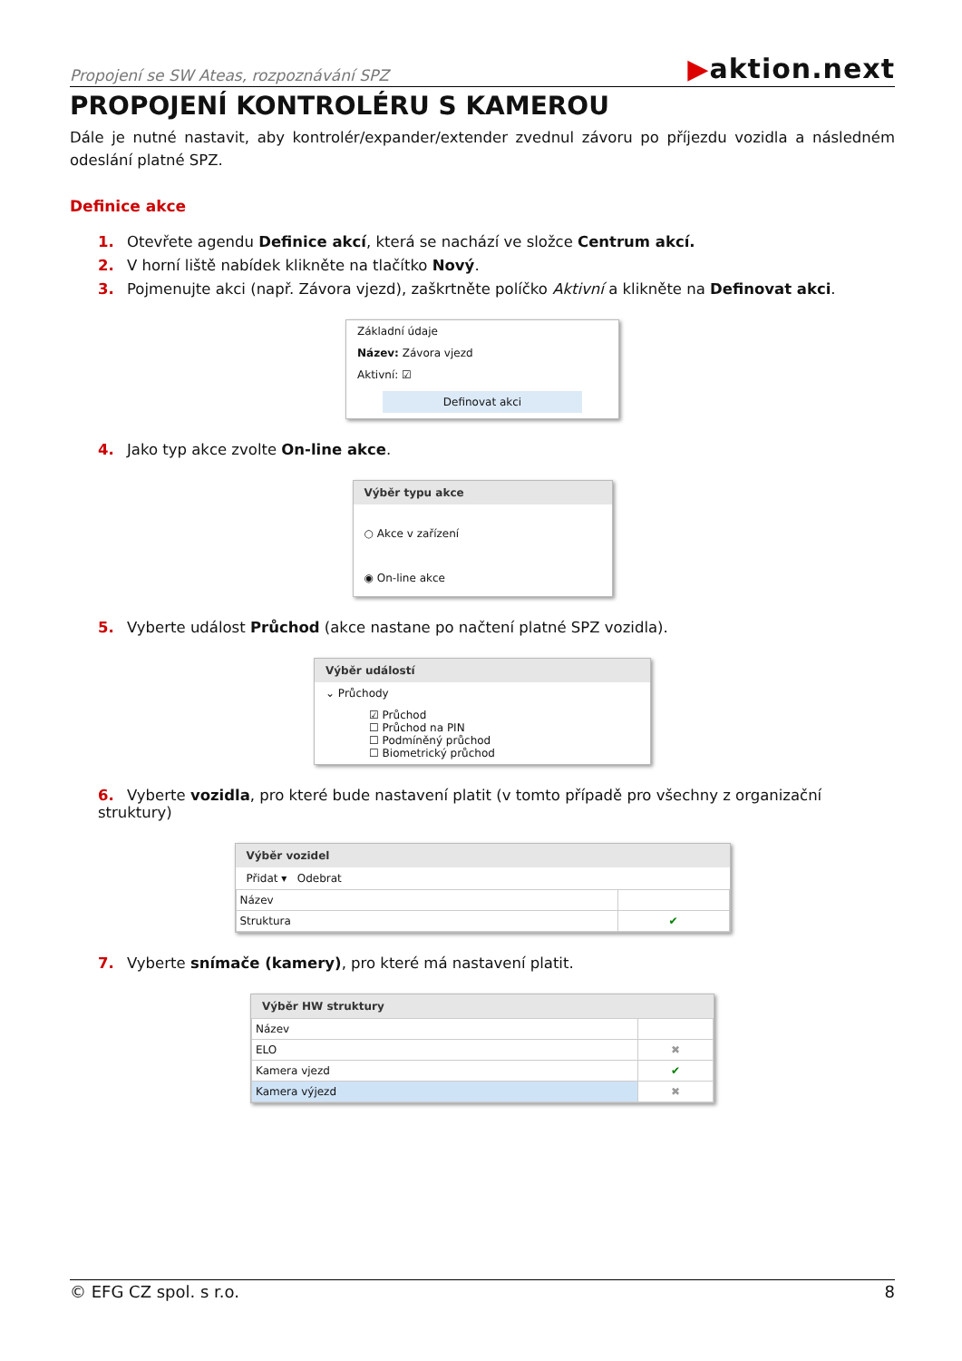Propojení se SW Ateas, rozpoznávání SPZ
▶aktion.next
PROPOJENÍ KONTROLÉRU S KAMEROU
Dále je nutné nastavit, aby kontrolér/expander/extender zvednul závoru po příjezdu vozidla a následném odeslání platné SPZ.
Definice akce
1. Otevřete agendu Definice akcí, která se nachází ve složce Centrum akcí.
2. V horní liště nabídek klikněte na tlačítko Nový.
3. Pojmenujte akci (např. Závora vjezd), zaškrtněte políčko Aktivní a klikněte na Definovat akci.
Základní údaje
Název: Závora vjezd
Aktivní: ☑
Definovat akci
4. Jako typ akce zvolte On-line akce.
Výběr typu akce
○ Akce v zařízení
◉ On-line akce
5. Vyberte událost Průchod (akce nastane po načtení platné SPZ vozidla).
Výběr událostí
⌄ Průchody
☑ Průchod
☐ Průchod na PIN
☐ Podmíněný průchod
☐ Biometrický průchod
6. Vyberte vozidla, pro které bude nastavení platit (v tomto případě pro všechny z organizační struktury)
Výběr vozidel
Přidat ▾ Odebrat
| Název | |
| Struktura | ✔ |
7. Vyberte snímače (kamery), pro které má nastavení platit.
Výběr HW struktury
| Název | |
| ELO | ✖ |
| Kamera vjezd | ✔ |
| Kamera výjezd | ✖ |
© EFG CZ spol. s r.o. 8